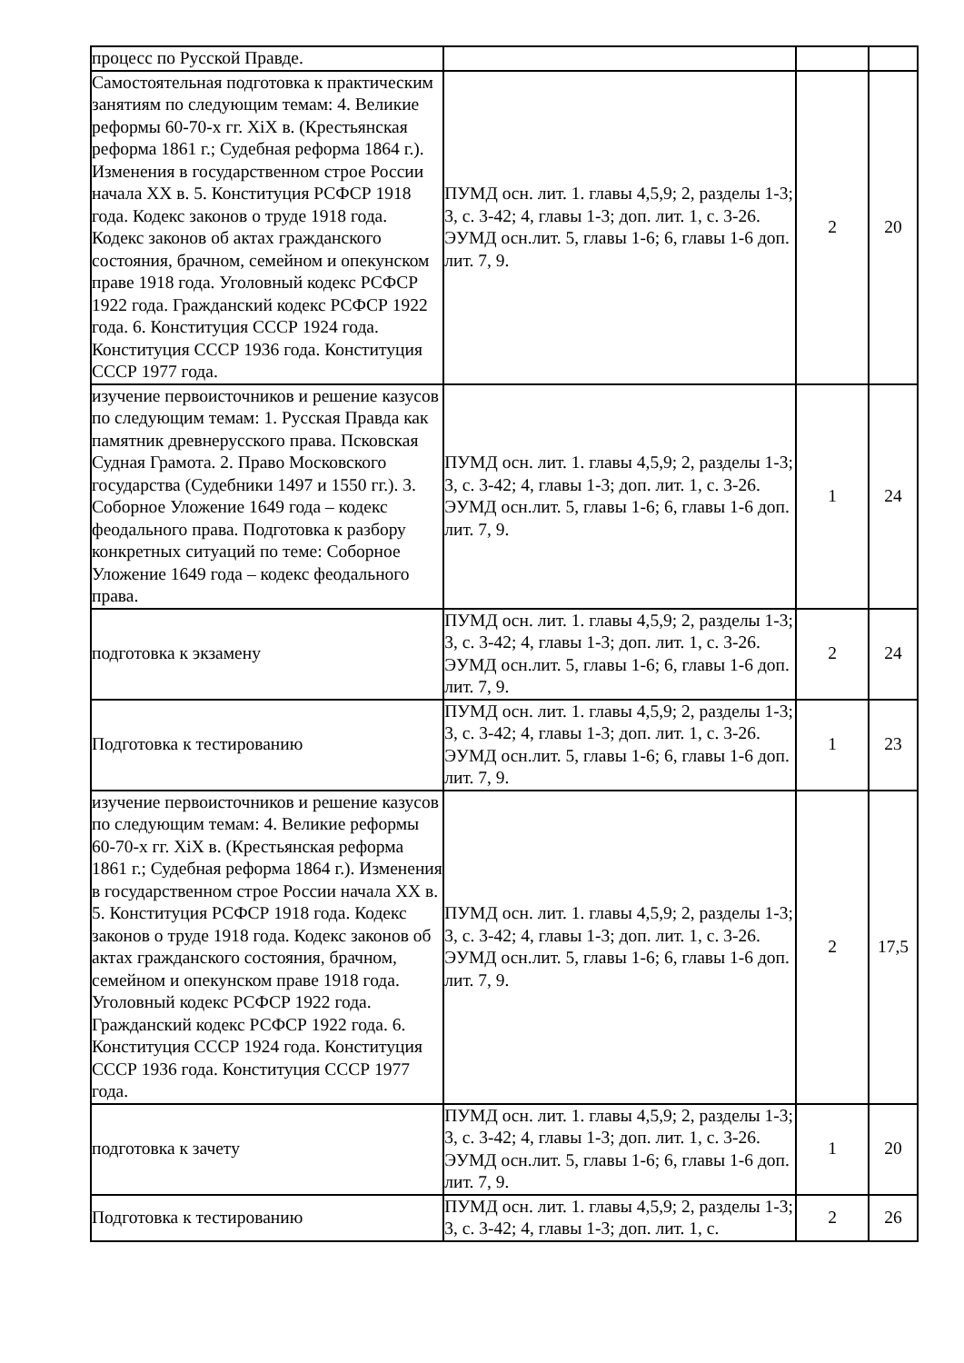| процесс по Русской Правде. | | | |
| Самостоятельная подготовка к практическим занятиям по следующим темам: 4. Великие реформы 60-70-х гг. XiX в. (Крестьянская реформа 1861 г.; Судебная реформа 1864 г.). Изменения в государственном строе России начала XX в. 5. Конституция РСФСР 1918 года. Кодекс законов о труде 1918 года. Кодекс законов об актах гражданского состояния, брачном, семейном и опекунском праве 1918 года. Уголовный кодекс РСФСР 1922 года. Гражданский кодекс РСФСР 1922 года. 6. Конституция СССР 1924 года. Конституция СССР 1936 года. Конституция СССР 1977 года. | ПУМД осн. лит. 1. главы 4,5,9; 2, разделы 1-3; 3, с. 3-42; 4, главы 1-3; доп. лит. 1, с. 3-26. ЭУМД осн.лит. 5, главы 1-6; 6, главы 1-6 доп. лит. 7, 9. | 2 | 20 |
| изучение первоисточников и решение казусов по следующим темам: 1. Русская Правда как памятник древнерусского права. Псковская Судная Грамота. 2. Право Московского государства (Судебники 1497 и 1550 гг.). 3. Соборное Уложение 1649 года – кодекс феодального права. Подготовка к разбору конкретных ситуаций по теме: Соборное Уложение 1649 года – кодекс феодального права. | ПУМД осн. лит. 1. главы 4,5,9; 2, разделы 1-3; 3, с. 3-42; 4, главы 1-3; доп. лит. 1, с. 3-26. ЭУМД осн.лит. 5, главы 1-6; 6, главы 1-6 доп. лит. 7, 9. | 1 | 24 |
| подготовка к экзамену | ПУМД осн. лит. 1. главы 4,5,9; 2, разделы 1-3; 3, с. 3-42; 4, главы 1-3; доп. лит. 1, с. 3-26. ЭУМД осн.лит. 5, главы 1-6; 6, главы 1-6 доп. лит. 7, 9. | 2 | 24 |
| Подготовка к тестированию | ПУМД осн. лит. 1. главы 4,5,9; 2, разделы 1-3; 3, с. 3-42; 4, главы 1-3; доп. лит. 1, с. 3-26. ЭУМД осн.лит. 5, главы 1-6; 6, главы 1-6 доп. лит. 7, 9. | 1 | 23 |
| изучение первоисточников и решение казусов по следующим темам: 4. Великие реформы 60-70-х гг. XiX в. (Крестьянская реформа 1861 г.; Судебная реформа 1864 г.). Изменения в государственном строе России начала XX в. 5. Конституция РСФСР 1918 года. Кодекс законов о труде 1918 года. Кодекс законов об актах гражданского состояния, брачном, семейном и опекунском праве 1918 года. Уголовный кодекс РСФСР 1922 года. Гражданский кодекс РСФСР 1922 года. 6. Конституция СССР 1924 года. Конституция СССР 1936 года. Конституция СССР 1977 года. | ПУМД осн. лит. 1. главы 4,5,9; 2, разделы 1-3; 3, с. 3-42; 4, главы 1-3; доп. лит. 1, с. 3-26. ЭУМД осн.лит. 5, главы 1-6; 6, главы 1-6 доп. лит. 7, 9. | 2 | 17,5 |
| подготовка к зачету | ПУМД осн. лит. 1. главы 4,5,9; 2, разделы 1-3; 3, с. 3-42; 4, главы 1-3; доп. лит. 1, с. 3-26. ЭУМД осн.лит. 5, главы 1-6; 6, главы 1-6 доп. лит. 7, 9. | 1 | 20 |
| Подготовка к тестированию | ПУМД осн. лит. 1. главы 4,5,9; 2, разделы 1-3; 3, с. 3-42; 4, главы 1-3; доп. лит. 1, с. | 2 | 26 |